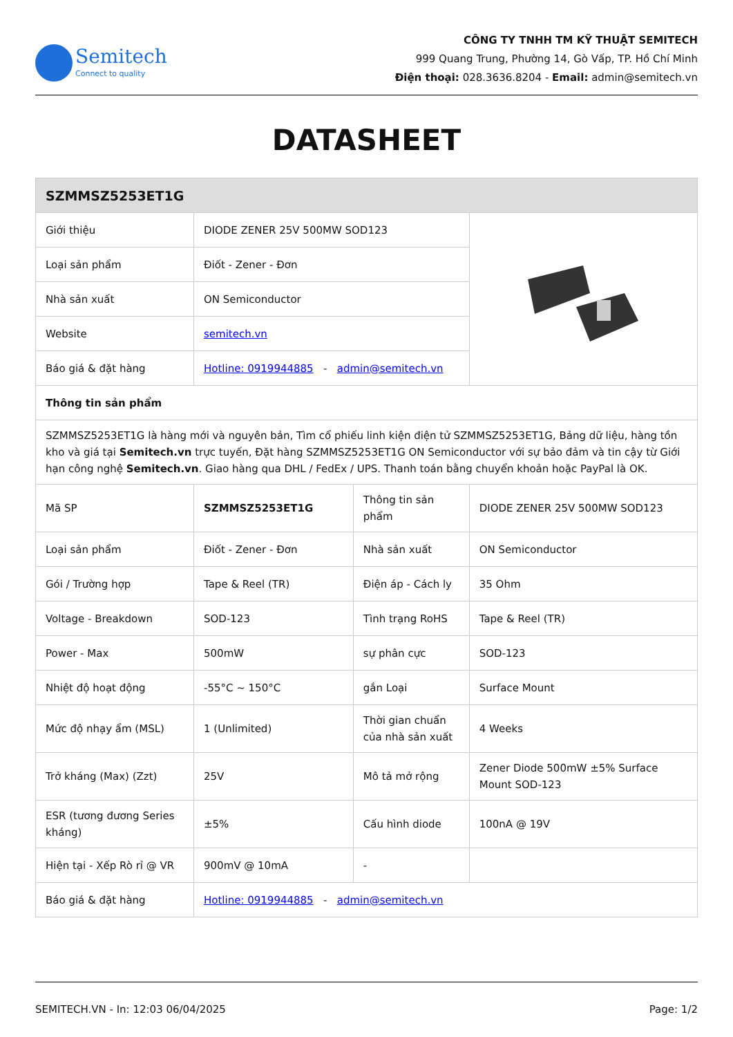Semitech
Connect to quality
CÔNG TY TNHH TM KỸ THUẬT SEMITECH
999 Quang Trung, Phường 14, Gò Vấp, TP. Hồ Chí Minh
Điện thoại: 028.3636.8204 - Email: admin@semitech.vn
DATASHEET
| SZMMSZ5253ET1G | | | |
| --- | --- | --- | --- |
| Giới thiệu | DIODE ZENER 25V 500MW SOD123 | | |
| Loại sản phẩm | Điốt - Zener - Đơn | | |
| Nhà sản xuất | ON Semiconductor | | |
| Website | semitech.vn | | |
| Báo giá & đặt hàng | Hotline: 0919944885 - admin@semitech.vn | | |
| Thông tin sản phẩm | | | |
| SZMMSZ5253ET1G là hàng mới và nguyên bản, Tìm cổ phiếu linh kiện điện tử SZMMSZ5253ET1G, Bảng dữ liệu, hàng tồn kho và giá tại Semitech.vn trực tuyến, Đặt hàng SZMMSZ5253ET1G ON Semiconductor với sự bảo đảm và tin cậy từ Giới hạn công nghệ Semitech.vn . Giao hàng qua DHL / FedEx / UPS. Thanh toán bằng chuyển khoản hoặc PayPal là OK. | | | |
| Mã SP | SZMMSZ5253ET1G | Thông tin sản phẩm | DIODE ZENER 25V 500MW SOD123 |
| Loại sản phẩm | Điốt - Zener - Đơn | Nhà sản xuất | ON Semiconductor |
| Gói / Trường hợp | Tape & Reel (TR) | Điện áp - Cách ly | 35 Ohm |
| Voltage - Breakdown | SOD-123 | Tình trạng RoHS | Tape & Reel (TR) |
| Power - Max | 500mW | sự phân cực | SOD-123 |
| Nhiệt độ hoạt động | -55°C ~ 150°C | gắn Loại | Surface Mount |
| Mức độ nhạy ẩm (MSL) | 1 (Unlimited) | Thời gian chuẩn của nhà sản xuất | 4 Weeks |
| Trở kháng (Max) (Zzt) | 25V | Mô tả mở rộng | Zener Diode 500mW ±5% Surface Mount SOD-123 |
| ESR (tương đương Series kháng) | ±5% | Cấu hình diode | 100nA @ 19V |
| Hiện tại - Xếp Rò rỉ @ VR | 900mV @ 10mA | - | |
| Báo giá & đặt hàng | Hotline: 0919944885 - admin@semitech.vn | | |
SEMITECH.VN - In: 12:03 06/04/2025 Page: 1/2